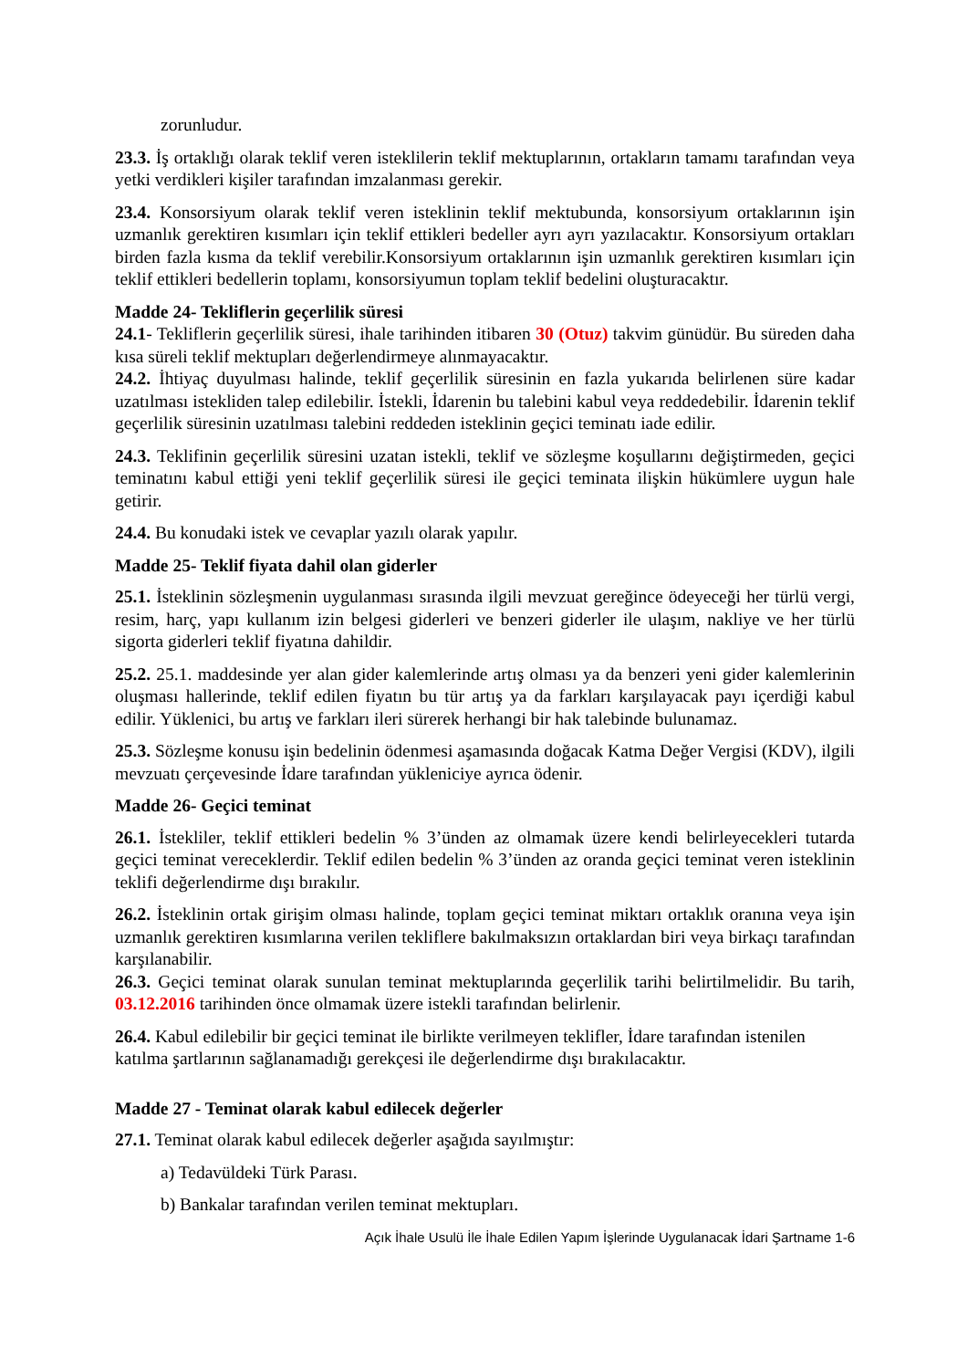zorunludur.
23.3. İş ortaklığı olarak teklif veren isteklilerin teklif mektuplarının, ortakların tamamı tarafından veya yetki verdikleri kişiler tarafından imzalanması gerekir.
23.4. Konsorsiyum olarak teklif veren isteklinin teklif mektubunda, konsorsiyum ortaklarının işin uzmanlık gerektiren kısımları için teklif ettikleri bedeller ayrı ayrı yazılacaktır. Konsorsiyum ortakları birden fazla kısma da teklif verebilir.Konsorsiyum ortaklarının işin uzmanlık gerektiren kısımları için teklif ettikleri bedellerin toplamı, konsorsiyumun toplam teklif bedelini oluşturacaktır.
Madde 24- Tekliflerin geçerlilik süresi
24.1- Tekliflerin geçerlilik süresi, ihale tarihinden itibaren 30 (Otuz) takvim günüdür. Bu süreden daha kısa süreli teklif mektupları değerlendirmeye alınmayacaktır.
24.2. İhtiyaç duyulması halinde, teklif geçerlilik süresinin en fazla yukarıda belirlenen süre kadar uzatılması istekliden talep edilebilir. İstekli, İdarenin bu talebini kabul veya reddedebilir. İdarenin teklif geçerlilik süresinin uzatılması talebini reddeden isteklinin geçici teminatı iade edilir.
24.3. Teklifinin geçerlilik süresini uzatan istekli, teklif ve sözleşme koşullarını değiştirmeden, geçici teminatını kabul ettiği yeni teklif geçerlilik süresi ile geçici teminata ilişkin hükümlere uygun hale getirir.
24.4. Bu konudaki istek ve cevaplar yazılı olarak yapılır.
Madde 25- Teklif fiyata dahil olan giderler
25.1. İsteklinin sözleşmenin uygulanması sırasında ilgili mevzuat gereğince ödeyeceği her türlü vergi, resim, harç, yapı kullanım izin belgesi giderleri ve benzeri giderler ile ulaşım, nakliye ve her türlü sigorta giderleri teklif fiyatına dahildir.
25.2. 25.1. maddesinde yer alan gider kalemlerinde artış olması ya da benzeri yeni gider kalemlerinin oluşması hallerinde, teklif edilen fiyatın bu tür artış ya da farkları karşılayacak payı içerdiği kabul edilir. Yüklenici, bu artış ve farkları ileri sürerek herhangi bir hak talebinde bulunamaz.
25.3. Sözleşme konusu işin bedelinin ödenmesi aşamasında doğacak Katma Değer Vergisi (KDV), ilgili mevzuatı çerçevesinde İdare tarafından yükleniciye ayrıca ödenir.
Madde 26- Geçici teminat
26.1. İstekliler, teklif ettikleri bedelin % 3’ünden az olmamak üzere kendi belirleyecekleri tutarda geçici teminat vereceklerdir. Teklif edilen bedelin % 3’ünden az oranda geçici teminat veren isteklinin teklifi değerlendirme dışı bırakılır.
26.2. İsteklinin ortak girişim olması halinde, toplam geçici teminat miktarı ortaklık oranına veya işin uzmanlık gerektiren kısımlarına verilen tekliflere bakılmaksızın ortaklardan biri veya birkaçı tarafından karşılanabilir.
26.3. Geçici teminat olarak sunulan teminat mektuplarında geçerlilik tarihi belirtilmelidir. Bu tarih, 03.12.2016 tarihinden önce olmamak üzere istekli tarafından belirlenir.
26.4. Kabul edilebilir bir geçici teminat ile birlikte verilmeyen teklifler, İdare tarafından istenilen katılma şartlarının sağlanamadığı gerekçesi ile değerlendirme dışı bırakılacaktır.
Madde 27 - Teminat olarak kabul edilecek değerler
27.1. Teminat olarak kabul edilecek değerler aşağıda sayılmıştır:
a) Tedavüldeki Türk Parası.
b) Bankalar tarafından verilen teminat mektupları.
Açık İhale Usulü İle İhale Edilen Yapım İşlerinde Uygulanacak İdari Şartname 1-6